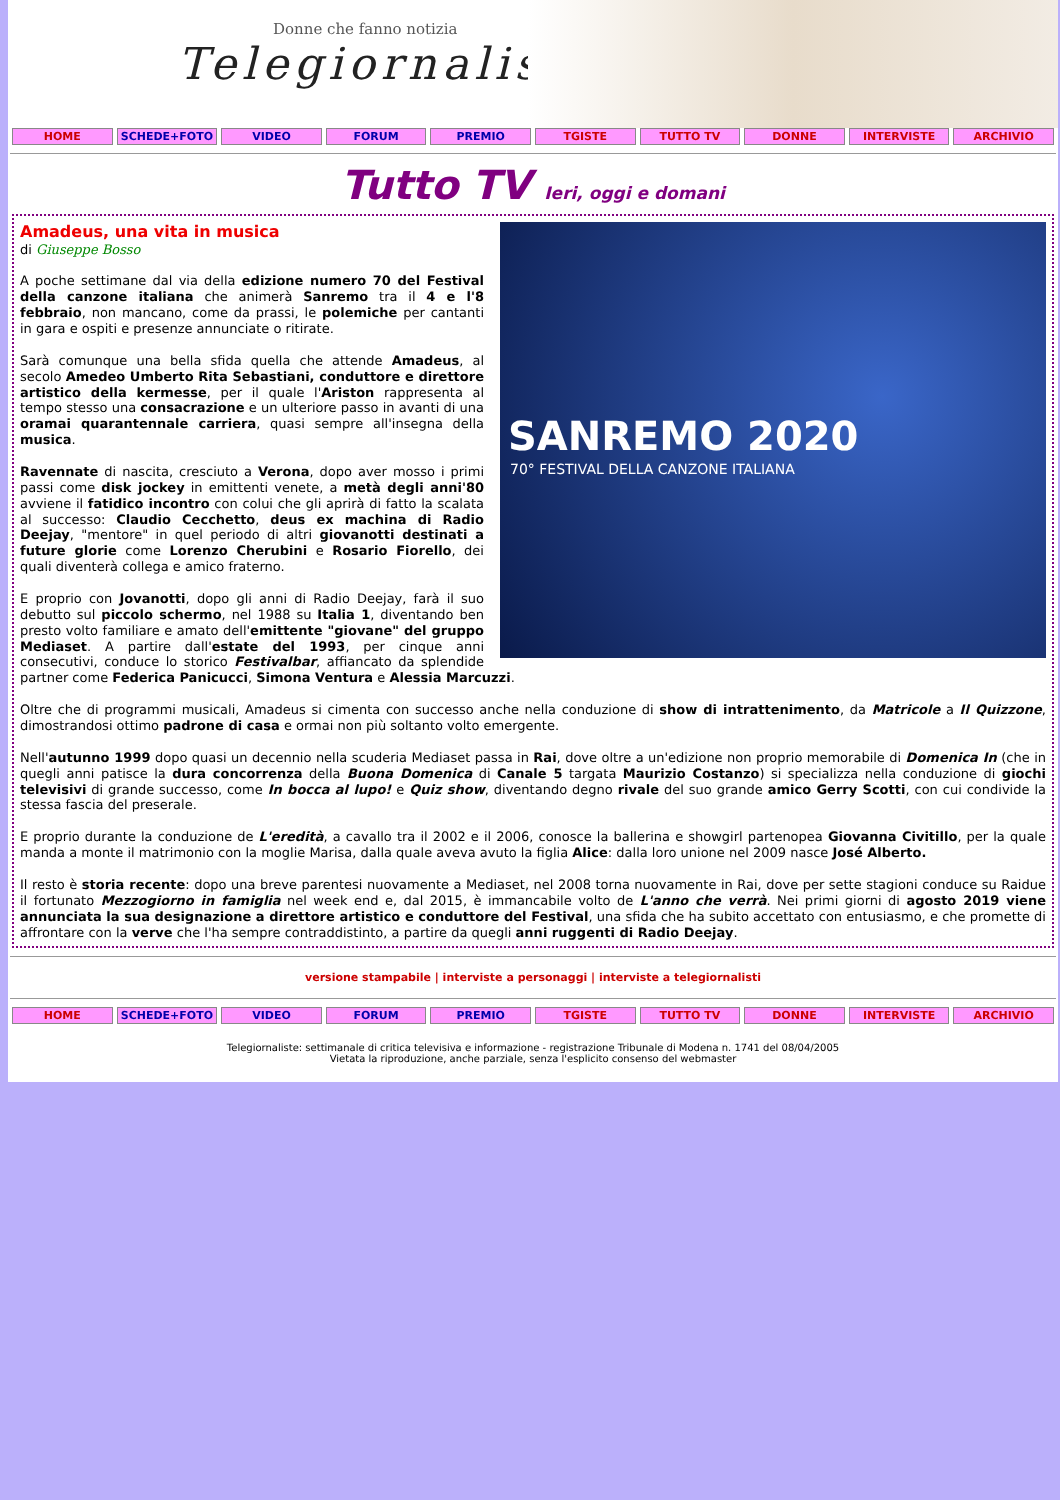Donne che fanno notizia
Telegiornaliste
HOME SCHEDE+FOTO VIDEO FORUM PREMIO TGISTE TUTTO TV DONNE INTERVISTE ARCHIVIO
Tutto TV Ieri, oggi e domani
SANREMO 2020
70° FESTIVAL DELLA CANZONE ITALIANA
Amadeus, una vita in musica
di Giuseppe Bosso
A poche settimane dal via della edizione numero 70 del Festival della canzone italiana che animerà Sanremo tra il 4 e l'8 febbraio, non mancano, come da prassi, le polemiche per cantanti in gara e ospiti e presenze annunciate o ritirate.
Sarà comunque una bella sfida quella che attende Amadeus, al secolo Amedeo Umberto Rita Sebastiani, conduttore e direttore artistico della kermesse, per il quale l'Ariston rappresenta al tempo stesso una consacrazione e un ulteriore passo in avanti di una oramai quarantennale carriera, quasi sempre all'insegna della musica.
Ravennate di nascita, cresciuto a Verona, dopo aver mosso i primi passi come disk jockey in emittenti venete, a metà degli anni'80 avviene il fatidico incontro con colui che gli aprirà di fatto la scalata al successo: Claudio Cecchetto, deus ex machina di Radio Deejay, "mentore" in quel periodo di altri giovanotti destinati a future glorie come Lorenzo Cherubini e Rosario Fiorello, dei quali diventerà collega e amico fraterno.
E proprio con Jovanotti, dopo gli anni di Radio Deejay, farà il suo debutto sul piccolo schermo, nel 1988 su Italia 1, diventando ben presto volto familiare e amato dell'emittente "giovane" del gruppo Mediaset. A partire dall'estate del 1993, per cinque anni consecutivi, conduce lo storico Festivalbar, affiancato da splendide partner come Federica Panicucci, Simona Ventura e Alessia Marcuzzi.
Oltre che di programmi musicali, Amadeus si cimenta con successo anche nella conduzione di show di intrattenimento, da Matricole a Il Quizzone, dimostrandosi ottimo padrone di casa e ormai non più soltanto volto emergente.
Nell'autunno 1999 dopo quasi un decennio nella scuderia Mediaset passa in Rai, dove oltre a un'edizione non proprio memorabile di Domenica In (che in quegli anni patisce la dura concorrenza della Buona Domenica di Canale 5 targata Maurizio Costanzo) si specializza nella conduzione di giochi televisivi di grande successo, come In bocca al lupo! e Quiz show, diventando degno rivale del suo grande amico Gerry Scotti, con cui condivide la stessa fascia del preserale.
E proprio durante la conduzione de L'eredità, a cavallo tra il 2002 e il 2006, conosce la ballerina e showgirl partenopea Giovanna Civitillo, per la quale manda a monte il matrimonio con la moglie Marisa, dalla quale aveva avuto la figlia Alice: dalla loro unione nel 2009 nasce José Alberto.
Il resto è storia recente: dopo una breve parentesi nuovamente a Mediaset, nel 2008 torna nuovamente in Rai, dove per sette stagioni conduce su Raidue il fortunato Mezzogiorno in famiglia nel week end e, dal 2015, è immancabile volto de L'anno che verrà. Nei primi giorni di agosto 2019 viene annunciata la sua designazione a direttore artistico e conduttore del Festival, una sfida che ha subito accettato con entusiasmo, e che promette di affrontare con la verve che l'ha sempre contraddistinto, a partire da quegli anni ruggenti di Radio Deejay.
versione stampabile | interviste a personaggi | interviste a telegiornalisti
HOME SCHEDE+FOTO VIDEO FORUM PREMIO TGISTE TUTTO TV DONNE INTERVISTE ARCHIVIO
Telegiornaliste: settimanale di critica televisiva e informazione - registrazione Tribunale di Modena n. 1741 del 08/04/2005
Vietata la riproduzione, anche parziale, senza l'esplicito consenso del webmaster